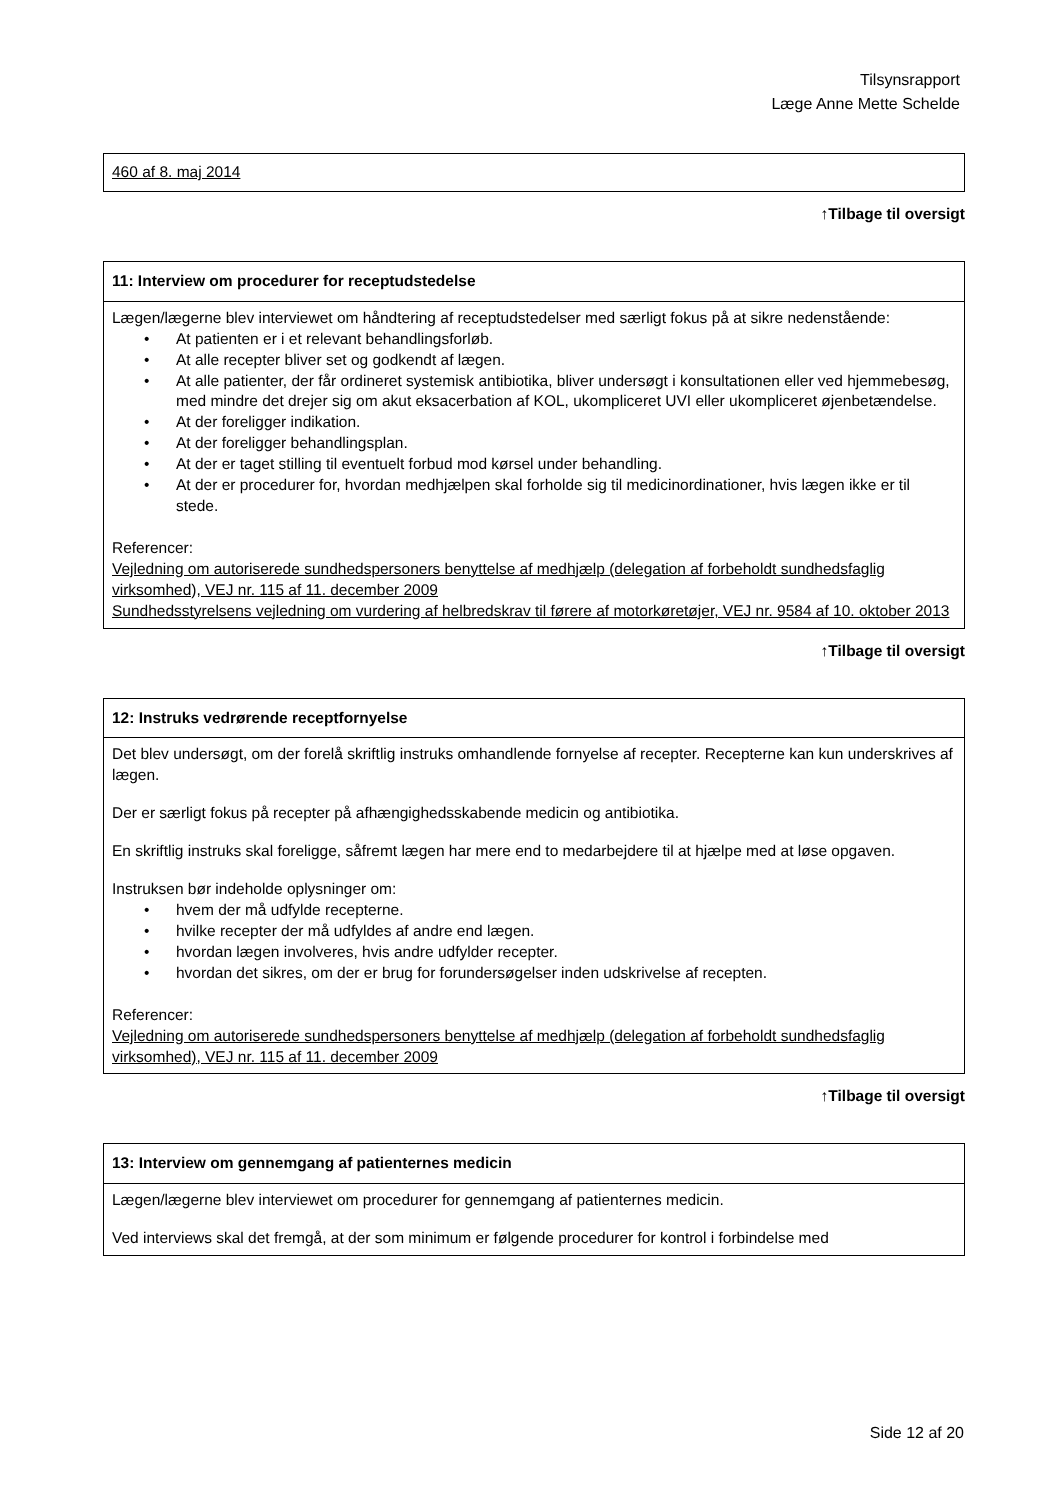Tilsynsrapport
Læge Anne Mette Schelde
| 460 af 8. maj 2014 |
↑Tilbage til oversigt
| 11: Interview om procedurer for receptudstedelse |
| --- |
| Lægen/lægerne blev interviewet om håndtering af receptudstedelser med særligt fokus på at sikre nedenstående: • At patienten er i et relevant behandlingsforløb. • At alle recepter bliver set og godkendt af lægen. • At alle patienter, der får ordineret systemisk antibiotika, bliver undersøgt i konsultationen eller ved hjemmebesøg, med mindre det drejer sig om akut eksacerbation af KOL, ukompliceret UVI eller ukompliceret øjenbetændelse. • At der foreligger indikation. • At der foreligger behandlingsplan. • At der er taget stilling til eventuelt forbud mod kørsel under behandling. • At der er procedurer for, hvordan medhjælpen skal forholde sig til medicinordinationer, hvis lægen ikke er til stede. Referencer: Vejledning om autoriserede sundhedspersoners benyttelse af medhjælp (delegation af forbeholdt sundhedsfaglig virksomhed), VEJ nr. 115 af 11. december 2009 Sundhedsstyrelsens vejledning om vurdering af helbredskrav til førere af motorkøretøjer, VEJ nr. 9584 af 10. oktober 2013 |
↑Tilbage til oversigt
| 12: Instruks vedrørende receptfornyelse |
| --- |
| Det blev undersøgt, om der forelå skriftlig instruks omhandlende fornyelse af recepter. Recepterne kan kun underskrives af lægen. Der er særligt fokus på recepter på afhængighedsskabende medicin og antibiotika. En skriftlig instruks skal foreligge, såfremt lægen har mere end to medarbejdere til at hjælpe med at løse opgaven. Instruksen bør indeholde oplysninger om: • hvem der må udfylde recepterne. • hvilke recepter der må udfyldes af andre end lægen. • hvordan lægen involveres, hvis andre udfylder recepter. • hvordan det sikres, om der er brug for forundersøgelser inden udskrivelse af recepten. Referencer: Vejledning om autoriserede sundhedspersoners benyttelse af medhjælp (delegation af forbeholdt sundhedsfaglig virksomhed), VEJ nr. 115 af 11. december 2009 |
↑Tilbage til oversigt
| 13: Interview om gennemgang af patienternes medicin |
| --- |
| Lægen/lægerne blev interviewet om procedurer for gennemgang af patienternes medicin. Ved interviews skal det fremgå, at der som minimum er følgende procedurer for kontrol i forbindelse med |
Side 12 af 20